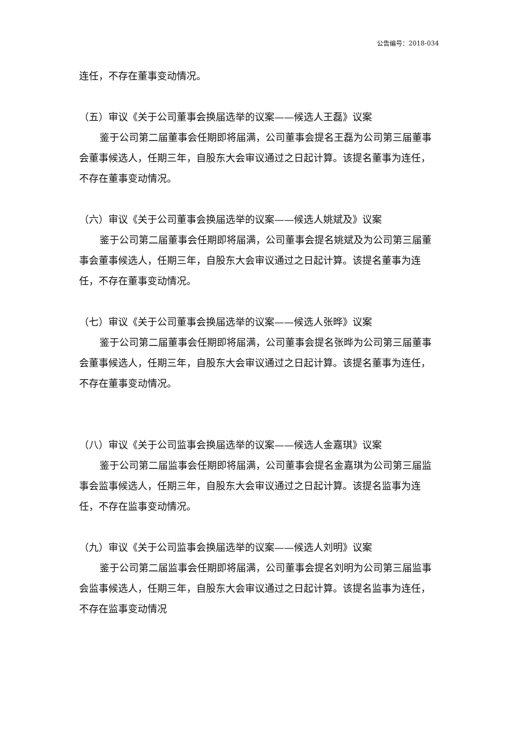公告编号：2018-034
连任，不存在董事变动情况。
（五）审议《关于公司董事会换届选举的议案——候选人王磊》议案
鉴于公司第二届董事会任期即将届满，公司董事会提名王磊为公司第三届董事会董事候选人，任期三年，自股东大会审议通过之日起计算。该提名董事为连任，不存在董事变动情况。
（六）审议《关于公司董事会换届选举的议案——候选人姚斌及》议案
鉴于公司第二届董事会任期即将届满，公司董事会提名姚斌及为公司第三届董事会董事候选人，任期三年，自股东大会审议通过之日起计算。该提名董事为连任，不存在董事变动情况。
（七）审议《关于公司董事会换届选举的议案——候选人张晔》议案
鉴于公司第二届董事会任期即将届满，公司董事会提名张晔为公司第三届董事会董事候选人，任期三年，自股东大会审议通过之日起计算。该提名董事为连任，不存在董事变动情况。
（八）审议《关于公司监事会换届选举的议案——候选人金嘉琪》议案
鉴于公司第二届监事会任期即将届满，公司董事会提名金嘉琪为公司第三届监事会监事候选人，任期三年，自股东大会审议通过之日起计算。该提名监事为连任，不存在监事变动情况。
（九）审议《关于公司监事会换届选举的议案——候选人刘明》议案
鉴于公司第二届监事会任期即将届满，公司董事会提名刘明为公司第三届监事会监事候选人，任期三年，自股东大会审议通过之日起计算。该提名监事为连任，不存在监事变动情况